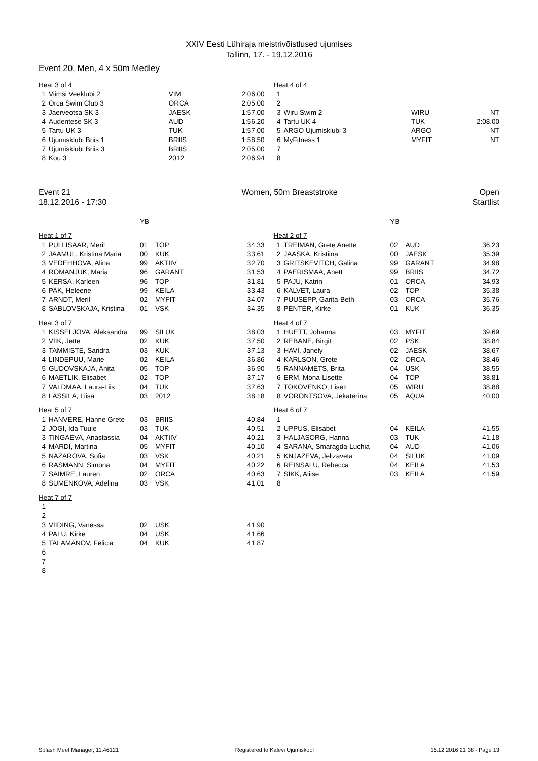XXIV Eesti Lühiraja meistrivõistlused ujumises
Tallinn, 17. - 19.12.2016
Event 20, Men, 4 x 50m Medley
| Heat 3 of 4 | | | |
| 1 | Viimsi Veeklubi 2 | VIM | 2:06.00 |
| 2 | Orca Swim Club 3 | ORCA | 2:05.00 |
| 3 | Jaerveotsa SK 3 | JAESK | 1:57.00 |
| 4 | Audentese SK 3 | AUD | 1:56.20 |
| 5 | Tartu UK 3 | TUK | 1:57.00 |
| 6 | Ujumisklubi Briis 1 | BRIIS | 1:58.50 |
| 7 | Ujumisklubi Briis 3 | BRIIS | 2:05.00 |
| 8 | Kou 3 | 2012 | 2:06.94 |
| Heat 4 of 4 | | | |
| 1 | | | |
| 2 | | | |
| 3 | Wiru Swim 2 | WIRU | NT |
| 4 | Tartu UK 4 | TUK | 2:08.00 |
| 5 | ARGO Ujumisklubi 3 | ARGO | NT |
| 6 | MyFitness 1 | MYFIT | NT |
| 7 | | | |
| 8 | | | |
Event 21
18.12.2016 - 17:30
Women, 50m Breaststroke Open
Startlist
| | | YB | | |
| Heat 1 of 7 | | | | |
| 1 | PULLISAAR, Meril | 01 | TOP | 34.33 |
| 2 | JAAMUL, Kristina Maria | 00 | KUK | 33.61 |
| 3 | VEDEHHOVA, Alina | 99 | AKTIIV | 32.70 |
| 4 | ROMANJUK, Maria | 96 | GARANT | 31.53 |
| 5 | KERSA, Karleen | 96 | TOP | 31.81 |
| 6 | PAK, Heleene | 99 | KEILA | 33.43 |
| 7 | ARNDT, Meril | 02 | MYFIT | 34.07 |
| 8 | SABLOVSKAJA, Kristina | 01 | VSK | 34.35 |
| Heat 3 of 7 | | | | |
| 1 | KISSELJOVA, Aleksandra | 99 | SILUK | 38.03 |
| 2 | VIIK, Jette | 02 | KUK | 37.50 |
| 3 | TAMMISTE, Sandra | 03 | KUK | 37.13 |
| 4 | LINDEPUU, Marie | 02 | KEILA | 36.86 |
| 5 | GUDOVSKAJA, Anita | 05 | TOP | 36.90 |
| 6 | MAETLIK, Elisabet | 02 | TOP | 37.17 |
| 7 | VALDMAA, Laura-Liis | 04 | TUK | 37.63 |
| 8 | LASSILA, Liisa | 03 | 2012 | 38.18 |
| Heat 5 of 7 | | | | |
| 1 | HANVERE, Hanne Grete | 03 | BRIIS | 40.84 |
| 2 | JOGI, Ida Tuule | 03 | TUK | 40.51 |
| 3 | TINGAEVA, Anastassia | 04 | AKTIIV | 40.21 |
| 4 | MARDI, Martina | 05 | MYFIT | 40.10 |
| 5 | NAZAROVA, Sofia | 03 | VSK | 40.21 |
| 6 | RASMANN, Simona | 04 | MYFIT | 40.22 |
| 7 | SAIMRE, Lauren | 02 | ORCA | 40.63 |
| 8 | SUMENKOVA, Adelina | 03 | VSK | 41.01 |
| Heat 7 of 7 | | | | |
| 1 | | | | |
| 2 | | | | |
| 3 | VIIDING, Vanessa | 02 | USK | 41.90 |
| 4 | PALU, Kirke | 04 | USK | 41.66 |
| 5 | TALAMANOV, Felicia | 04 | KUK | 41.87 |
| 6 | | | | |
| 7 | | | | |
| 8 | | | | |
| | | YB | | |
| Heat 2 of 7 | | | | |
| 1 | TREIMAN, Grete Anette | 02 | AUD | 36.23 |
| 2 | JAASKA, Kristiina | 00 | JAESK | 35.39 |
| 3 | GRITSKEVITCH, Galina | 99 | GARANT | 34.98 |
| 4 | PAERISMAA, Anett | 99 | BRIIS | 34.72 |
| 5 | PAJU, Katrin | 01 | ORCA | 34.93 |
| 6 | KALVET, Laura | 02 | TOP | 35.38 |
| 7 | PUUSEPP, Garita-Beth | 03 | ORCA | 35.76 |
| 8 | PENTER, Kirke | 01 | KUK | 36.35 |
| Heat 4 of 7 | | | | |
| 1 | HUETT, Johanna | 03 | MYFIT | 39.69 |
| 2 | REBANE, Birgit | 02 | PSK | 38.84 |
| 3 | HAVI, Janely | 02 | JAESK | 38.67 |
| 4 | KARLSON, Grete | 02 | ORCA | 38.46 |
| 5 | RANNAMETS, Brita | 04 | USK | 38.55 |
| 6 | ERM, Mona-Lisette | 04 | TOP | 38.81 |
| 7 | TOKOVENKO, Lisett | 05 | WIRU | 38.88 |
| 8 | VORONTSOVA, Jekaterina | 05 | AQUA | 40.00 |
| Heat 6 of 7 | | | | |
| 1 | | | | |
| 2 | UPPUS, Elisabet | 04 | KEILA | 41.55 |
| 3 | HALJASORG, Hanna | 03 | TUK | 41.18 |
| 4 | SARANA, Smaragda-Luchia | 04 | AUD | 41.06 |
| 5 | KNJAZEVA, Jelizaveta | 04 | SILUK | 41.09 |
| 6 | REINSALU, Rebecca | 04 | KEILA | 41.53 |
| 7 | SIKK, Aliise | 03 | KEILA | 41.59 |
| 8 | | | | |
Splash Meet Manager, 11.46121 Registered to Kalevi Ujumiskool 15.12.2016 21:38 - Page 13